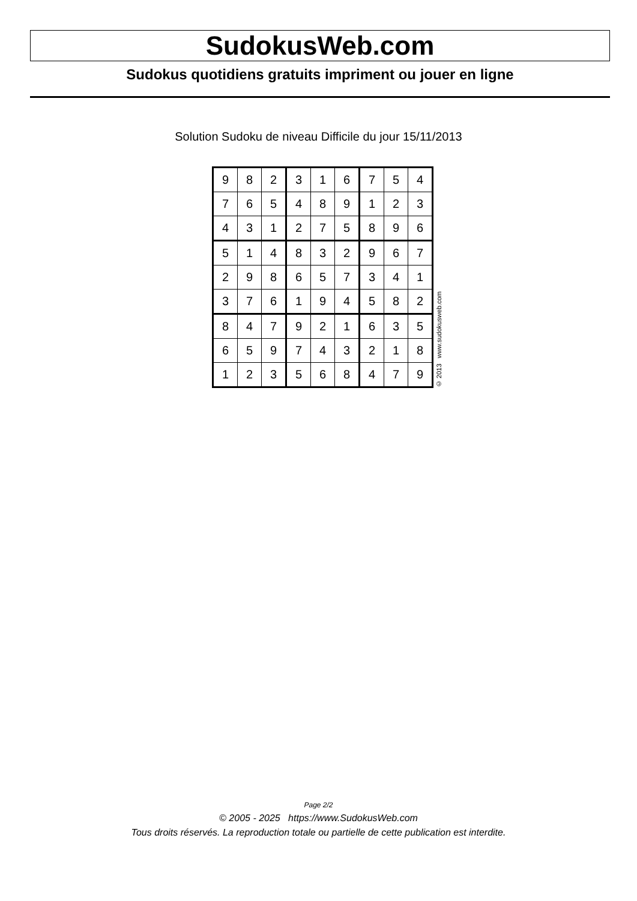SudokusWeb.com
Sudokus quotidiens gratuits impriment ou jouer en ligne
Solution Sudoku de niveau Difficile du jour 15/11/2013
| 9 | 8 | 2 | 3 | 1 | 6 | 7 | 5 | 4 |
| 7 | 6 | 5 | 4 | 8 | 9 | 1 | 2 | 3 |
| 4 | 3 | 1 | 2 | 7 | 5 | 8 | 9 | 6 |
| 5 | 1 | 4 | 8 | 3 | 2 | 9 | 6 | 7 |
| 2 | 9 | 8 | 6 | 5 | 7 | 3 | 4 | 1 |
| 3 | 7 | 6 | 1 | 9 | 4 | 5 | 8 | 2 |
| 8 | 4 | 7 | 9 | 2 | 1 | 6 | 3 | 5 |
| 6 | 5 | 9 | 7 | 4 | 3 | 2 | 1 | 8 |
| 1 | 2 | 3 | 5 | 6 | 8 | 4 | 7 | 9 |
© 2013 www.sudokusweb.com
Page 2/2
© 2005 - 2025 https://www.SudokusWeb.com
Tous droits réservés. La reproduction totale ou partielle de cette publication est interdite.